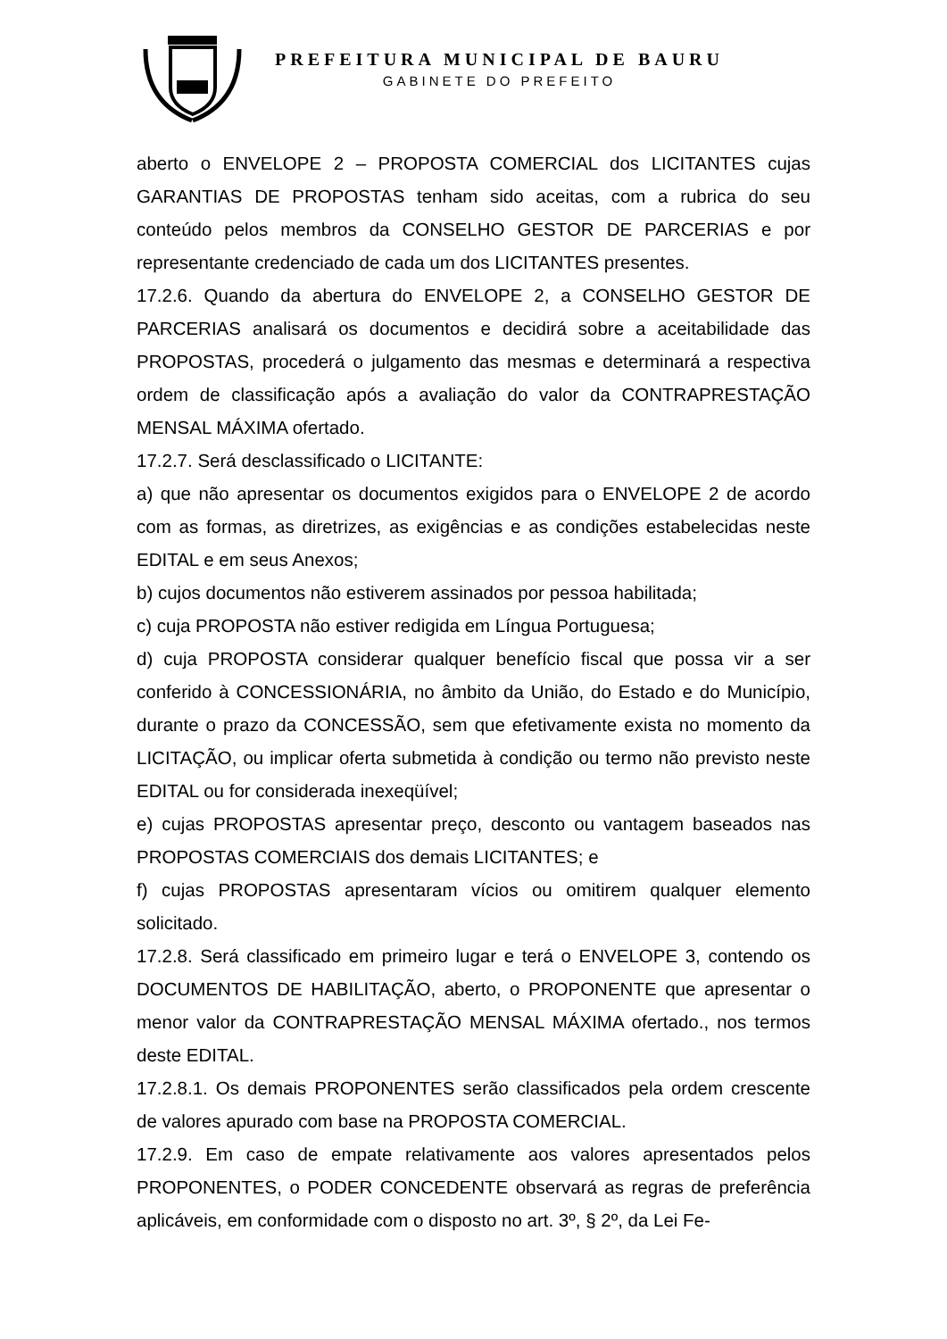PREFEITURA MUNICIPAL DE BAURU
GABINETE DO PREFEITO
aberto o ENVELOPE 2 – PROPOSTA COMERCIAL dos LICITANTES cujas GARANTIAS DE PROPOSTAS tenham sido aceitas, com a rubrica do seu conteúdo pelos membros da CONSELHO GESTOR DE PARCERIAS e por representante credenciado de cada um dos LICITANTES presentes.
17.2.6. Quando da abertura do ENVELOPE 2, a CONSELHO GESTOR DE PARCERIAS analisará os documentos e decidirá sobre a aceitabilidade das PROPOSTAS, procederá o julgamento das mesmas e determinará a respectiva ordem de classificação após a avaliação do valor da CONTRAPRESTAÇÃO MENSAL MÁXIMA ofertado.
17.2.7. Será desclassificado o LICITANTE:
a) que não apresentar os documentos exigidos para o ENVELOPE 2 de acordo com as formas, as diretrizes, as exigências e as condições estabelecidas neste EDITAL e em seus Anexos;
b) cujos documentos não estiverem assinados por pessoa habilitada;
c) cuja PROPOSTA não estiver redigida em Língua Portuguesa;
d) cuja PROPOSTA considerar qualquer benefício fiscal que possa vir a ser conferido à CONCESSIONÁRIA, no âmbito da União, do Estado e do Município, durante o prazo da CONCESSÃO, sem que efetivamente exista no momento da LICITAÇÃO, ou implicar oferta submetida à condição ou termo não previsto neste EDITAL ou for considerada inexeqüível;
e) cujas PROPOSTAS apresentar preço, desconto ou vantagem baseados nas PROPOSTAS COMERCIAIS dos demais LICITANTES; e
f) cujas PROPOSTAS apresentaram vícios ou omitirem qualquer elemento solicitado.
17.2.8. Será classificado em primeiro lugar e terá o ENVELOPE 3, contendo os DOCUMENTOS DE HABILITAÇÃO, aberto, o PROPONENTE que apresentar o menor valor da CONTRAPRESTAÇÃO MENSAL MÁXIMA ofertado., nos termos deste EDITAL.
17.2.8.1. Os demais PROPONENTES serão classificados pela ordem crescente de valores apurado com base na PROPOSTA COMERCIAL.
17.2.9. Em caso de empate relativamente aos valores apresentados pelos PROPONENTES, o PODER CONCEDENTE observará as regras de preferência aplicáveis, em conformidade com o disposto no art. 3º, § 2º, da Lei Fe-